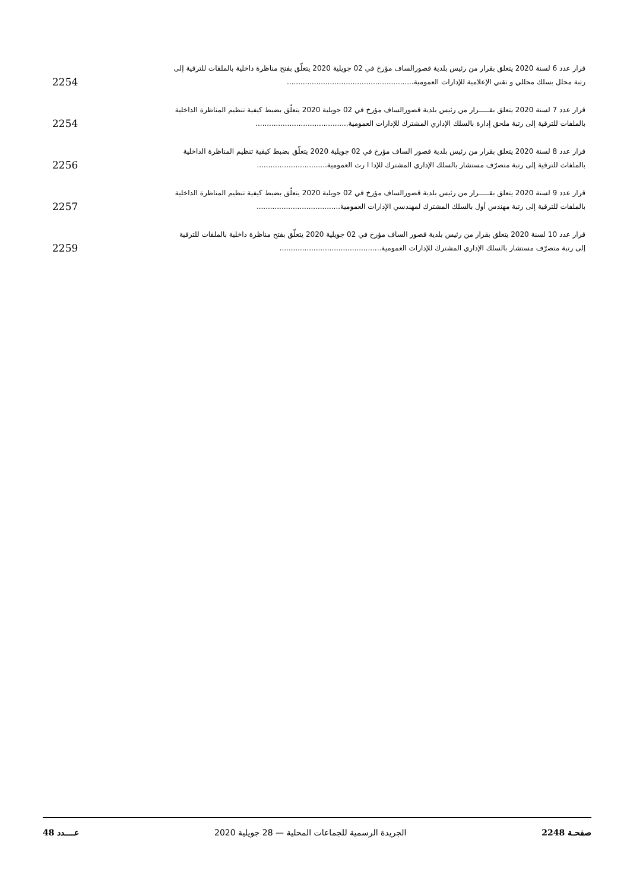قرار عدد 6 لسنة 2020 يتعلق بقرار من رئيس بلدية قصورالساف مؤرخ في 02 جويلية 2020 يتعلّق بفتح مناظرة داخلية بالملفات للترقية إلى
رتبة محلل بسلك محللي و تقني الإعلامية للإدارات العمومية........................................................ 2254
قرار عدد 7 لسنة 2020 يتعلق بقـــــرار من رئيس بلدية قصورالساف مؤرخ في 02 جويلية 2020 يتعلّق بضبط كيفية تنظيم المناظرة الداخلية
بالملفات للترقية إلى رتبة ملحق إدارة بالسلك الإداري المشترك للإدارات العمومية......................................... 2254
قرار عدد 8 لسنة 2020 يتعلق بقرار من رئيس بلدية قصور الساف مؤرخ في 02 جويلية 2020 يتعلّق بضبط كيفية تنظيم المناظرة الداخلية
بالملفات للترقية إلى رتبة متصرّف مستشار بالسلك الإداري المشترك للإدا ا رت العمومية............................... 2256
قرار عدد 9 لسنة 2020 يتعلق بقـــــرار من رئيس بلدية قصورالساف مؤرخ في 02 جويلية 2020 يتعلّق بضبط كيفية تنظيم المناظرة الداخلية
بالملفات للترقية إلى رتبة مهندس أول بالسلك المشترك لمهندسي الإدارات العمومية..................................... 2257
قرار عدد 10 لسنة 2020 يتعلق بقرار من رئيس بلدية قصور الساف مؤرخ في 02 جويلية 2020 يتعلّق بفتح مناظرة داخلية بالملفات للترقية
إلى رتبة متصرّف مستشار بالسلك الإداري المشترك للإدارات العمومية............................................. 2259
صفحـة 2248 الجريدة الرسمية للجماعات المحلية — 28 جويلية 2020 عــــدد 48